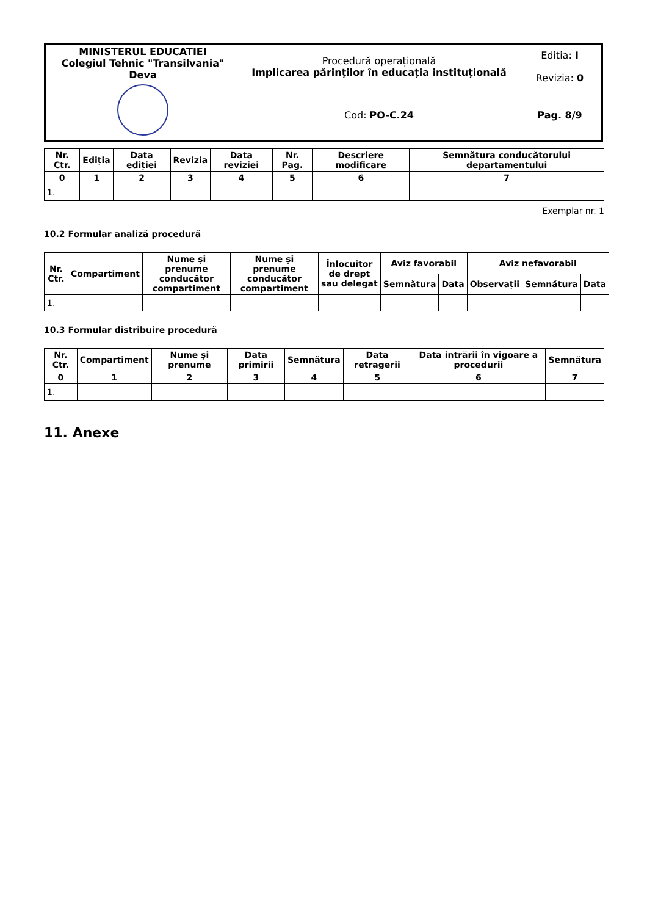| MINISTERUL EDUCATIEI Colegiul Tehnic "Transilvania" Deva | Procedură operațională Implicarea părinților în educația instituțională | Editia: I |
| | | Revizia: 0 |
| | Cod: PO-C.24 | Pag. 8/9 |
| Nr. Ctr. | Ediția | Data ediției | Revizia | Data reviziei | Nr. Pag. | Descriere modificare | Semnătura conducătorului departamentului |
| --- | --- | --- | --- | --- | --- | --- | --- |
| 0 | 1 | 2 | 3 | 4 | 5 | 6 | 7 |
| 1. | | | | | | | |
Exemplar nr. 1
10.2 Formular analiză procedură
| Nr. Ctr. | Compartiment | Nume și prenume conducător compartiment | Nume și prenume conducător compartiment | Înlocuitor de drept sau delegat | Aviz favorabil | | Aviz nefavorabil | | |
| --- | --- | --- | --- | --- | --- | --- | --- | --- | --- |
| | | | | | Semnătura | Data | Observații | Semnătura | Data |
| 1. | | | | | | | | | |
10.3 Formular distribuire procedură
| Nr. Ctr. | Compartiment | Nume și prenume | Data primirii | Semnătura | Data retragerii | Data intrării în vigoare a procedurii | Semnătura |
| --- | --- | --- | --- | --- | --- | --- | --- |
| 0 | 1 | 2 | 3 | 4 | 5 | 6 | 7 |
| 1. | | | | | | | |
11. Anexe